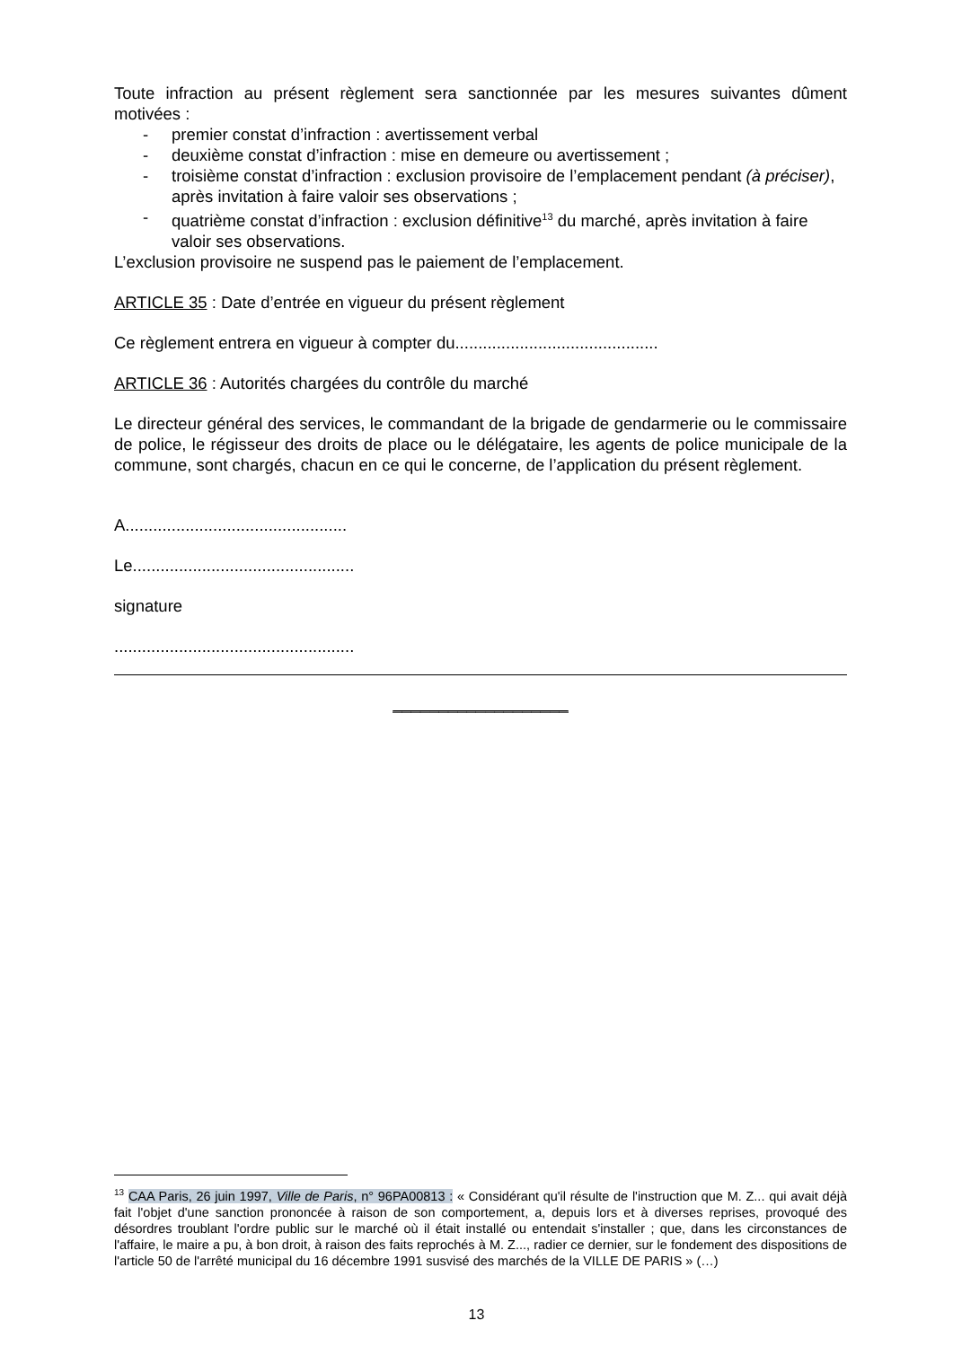Toute infraction au présent règlement sera sanctionnée par les mesures suivantes dûment motivées :
- premier constat d’infraction : avertissement verbal
- deuxième constat d’infraction : mise en demeure ou avertissement ;
- troisième constat d’infraction : exclusion provisoire de l’emplacement pendant (à préciser), après invitation à faire valoir ses observations ;
- quatrième constat d’infraction : exclusion définitive<sup>13</sup> du marché, après invitation à faire valoir ses observations.
L’exclusion provisoire ne suspend pas le paiement de l’emplacement.
ARTICLE 35 : Date d’entrée en vigueur du présent règlement
Ce règlement entrera en vigueur à compter du............................................
ARTICLE 36 : Autorités chargées du contrôle du marché
Le directeur général des services, le commandant de la brigade de gendarmerie ou le commissaire de police, le régisseur des droits de place ou le délégataire, les agents de police municipale de la commune, sont chargés, chacun en ce qui le concerne, de l’application du présent règlement.
A................................................
Le................................................
signature
....................................................
___________________
<sup>13</sup> CAA Paris, 26 juin 1997, Ville de Paris, n° 96PA00813 : « Considérant qu'il résulte de l'instruction que M. Z... qui avait déjà fait l'objet d'une sanction prononcée à raison de son comportement, a, depuis lors et à diverses reprises, provoqué des désordres troublant l'ordre public sur le marché où il était installé ou entendait s'installer ; que, dans les circonstances de l'affaire, le maire a pu, à bon droit, à raison des faits reprochés à M. Z..., radier ce dernier, sur le fondement des dispositions de l'article 50 de l'arrêté municipal du 16 décembre 1991 susvisé des marchés de la VILLE DE PARIS » (…)
13